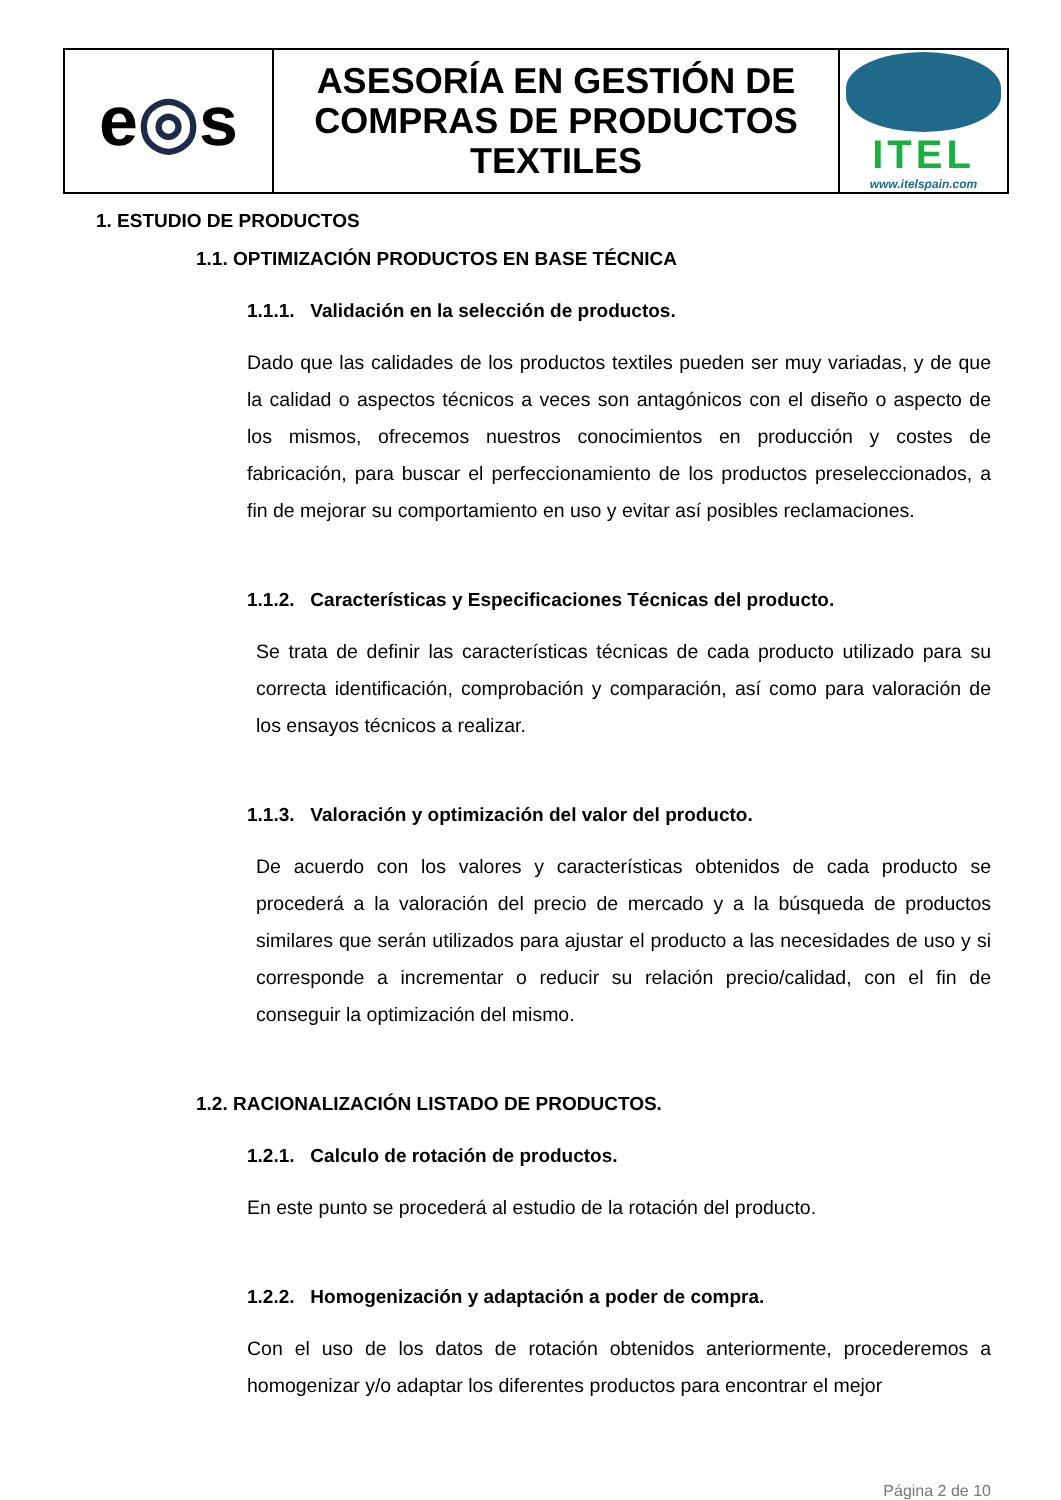| e ◎ s | ASESORÍA EN GESTIÓN DE COMPRAS DE PRODUCTOS TEXTILES | ITEL www.itelspain.com |
1. ESTUDIO DE PRODUCTOS
1.1. OPTIMIZACIÓN PRODUCTOS EN BASE TÉCNICA
1.1.1. Validación en la selección de productos.
Dado que las calidades de los productos textiles pueden ser muy variadas, y de que la calidad o aspectos técnicos a veces son antagónicos con el diseño o aspecto de los mismos, ofrecemos nuestros conocimientos en producción y costes de fabricación, para buscar el perfeccionamiento de los productos preseleccionados, a fin de mejorar su comportamiento en uso y evitar así posibles reclamaciones.
1.1.2. Características y Especificaciones Técnicas del producto.
Se trata de definir las características técnicas de cada producto utilizado para su correcta identificación, comprobación y comparación, así como para valoración de los ensayos técnicos a realizar.
1.1.3. Valoración y optimización del valor del producto.
De acuerdo con los valores y características obtenidos de cada producto se procederá a la valoración del precio de mercado y a la búsqueda de productos similares que serán utilizados para ajustar el producto a las necesidades de uso y si corresponde a incrementar o reducir su relación precio/calidad, con el fin de conseguir la optimización del mismo.
1.2. RACIONALIZACIÓN LISTADO DE PRODUCTOS.
1.2.1. Calculo de rotación de productos.
En este punto se procederá al estudio de la rotación del producto.
1.2.2. Homogenización y adaptación a poder de compra.
Con el uso de los datos de rotación obtenidos anteriormente, procederemos a homogenizar y/o adaptar los diferentes productos para encontrar el mejor
Página 2 de 10